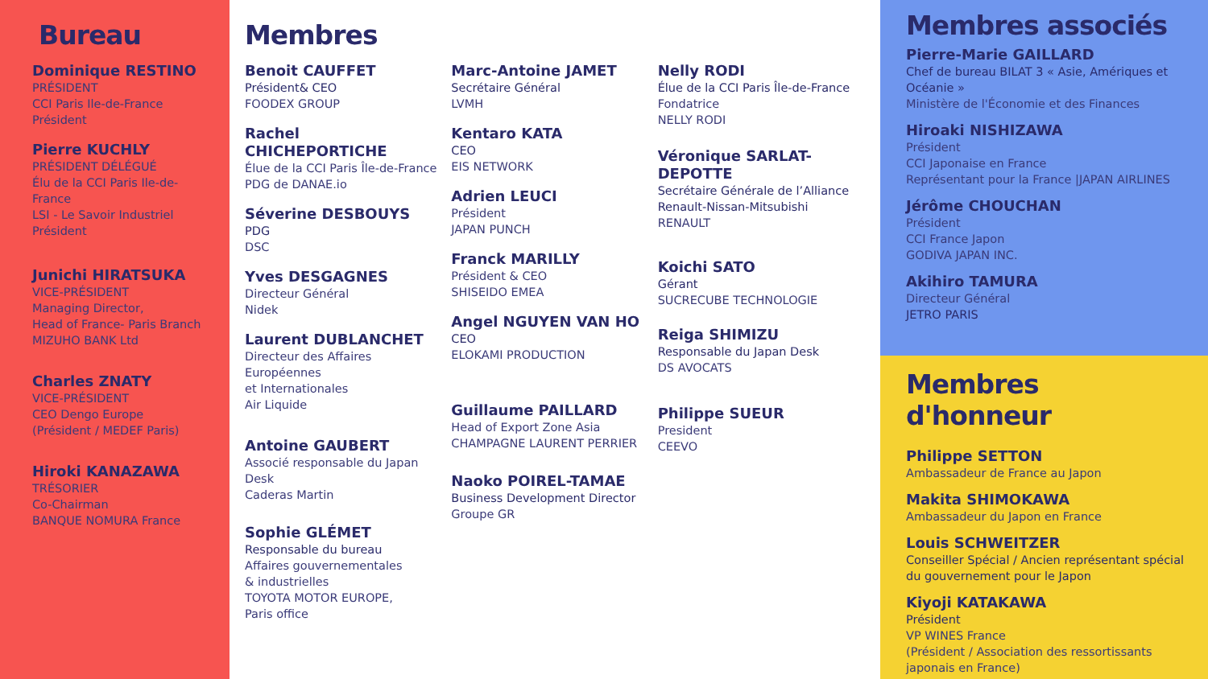Bureau
Dominique RESTINO
PRÉSIDENT
CCI Paris Ile-de-France
Président
Pierre KUCHLY
PRÉSIDENT DÉLÉGUÉ
Élu de la CCI Paris Ile-de-France
LSI - Le Savoir Industriel
Président
Junichi HIRATSUKA
VICE-PRÉSIDENT
Managing Director,
Head of France- Paris Branch
MIZUHO BANK Ltd
Charles ZNATY
VICE-PRÉSIDENT
CEO Dengo Europe
(Président / MEDEF Paris)
Hiroki KANAZAWA
TRÉSORIER
Co-Chairman
BANQUE NOMURA France
Membres
Benoit CAUFFET
Président& CEO
FOODEX GROUP
Rachel CHICHEPORTICHE
Élue de la CCI Paris Île-de-France
PDG de DANAE.io
Séverine DESBOUYS
PDG
DSC
Yves DESGAGNES
Directeur Général
Nidek
Laurent DUBLANCHET
Directeur des Affaires Européennes
et Internationales
Air Liquide
Antoine GAUBERT
Associé responsable du Japan Desk
Caderas Martin
Sophie GLÉMET
Responsable du bureau
Affaires gouvernementales
& industrielles
TOYOTA MOTOR EUROPE,
Paris office
Marc-Antoine JAMET
Secrétaire Général
LVMH
Kentaro KATA
CEO
EIS NETWORK
Adrien LEUCI
Président
JAPAN PUNCH
Franck MARILLY
Président & CEO
SHISEIDO EMEA
Angel NGUYEN VAN HO
CEO
ELOKAMI PRODUCTION
Guillaume PAILLARD
Head of Export Zone Asia
CHAMPAGNE LAURENT PERRIER
Naoko POIREL-TAMAE
Business Development Director
Groupe GR
Nelly RODI
Élue de la CCI Paris Île-de-France
Fondatrice
NELLY RODI
Véronique SARLAT-DEPOTTE
Secrétaire Générale de l’Alliance
Renault-Nissan-Mitsubishi
RENAULT
Koichi SATO
Gérant
SUCRECUBE TECHNOLOGIE
Reiga SHIMIZU
Responsable du Japan Desk
DS AVOCATS
Philippe SUEUR
President
CEEVO
Membres associés
Pierre-Marie GAILLARD
Chef de bureau BILAT 3 « Asie, Amériques et Océanie »
Ministère de l'Économie et des Finances
Hiroaki NISHIZAWA
Président
CCI Japonaise en France
Représentant pour la France |JAPAN AIRLINES
Jérôme CHOUCHAN
Président
CCI France Japon
GODIVA JAPAN INC.
Akihiro TAMURA
Directeur Général
JETRO PARIS
Membres d'honneur
Philippe SETTON
Ambassadeur de France au Japon
Makita SHIMOKAWA
Ambassadeur du Japon en France
Louis SCHWEITZER
Conseiller Spécial / Ancien représentant spécial du gouvernement pour le Japon
Kiyoji KATAKAWA
Président
VP WINES France
(Président / Association des ressortissants japonais en France)